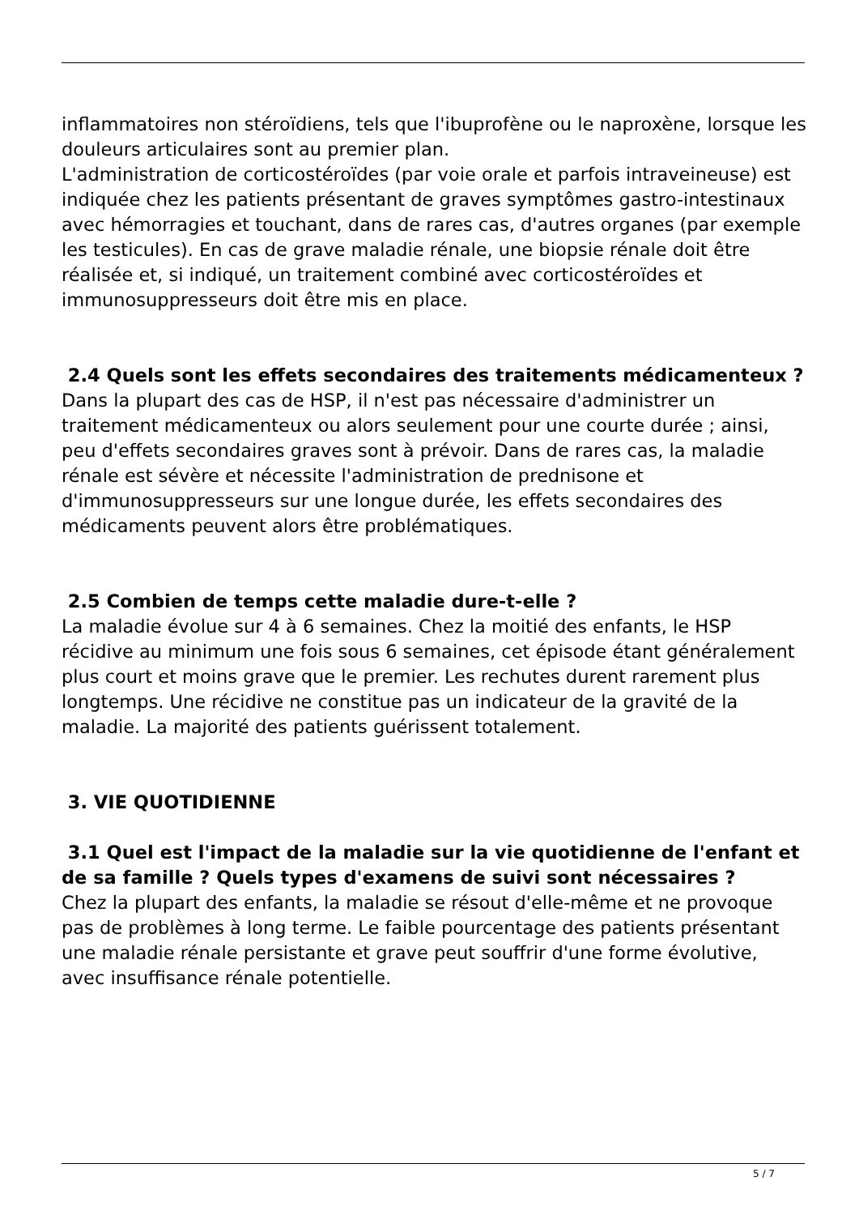inflammatoires non stéroïdiens, tels que l'ibuprofène ou le naproxène, lorsque les douleurs articulaires sont au premier plan.
L'administration de corticostéroïdes (par voie orale et parfois intraveineuse) est indiquée chez les patients présentant de graves symptômes gastro-intestinaux avec hémorragies et touchant, dans de rares cas, d'autres organes (par exemple les testicules). En cas de grave maladie rénale, une biopsie rénale doit être réalisée et, si indiqué, un traitement combiné avec corticostéroïdes et immunosuppresseurs doit être mis en place.
2.4 Quels sont les effets secondaires des traitements médicamenteux ?
Dans la plupart des cas de HSP, il n'est pas nécessaire d'administrer un traitement médicamenteux ou alors seulement pour une courte durée ; ainsi, peu d'effets secondaires graves sont à prévoir. Dans de rares cas, la maladie rénale est sévère et nécessite l'administration de prednisone et d'immunosuppresseurs sur une longue durée, les effets secondaires des médicaments peuvent alors être problématiques.
2.5 Combien de temps cette maladie dure-t-elle ?
La maladie évolue sur 4 à 6 semaines. Chez la moitié des enfants, le HSP récidive au minimum une fois sous 6 semaines, cet épisode étant généralement plus court et moins grave que le premier. Les rechutes durent rarement plus longtemps. Une récidive ne constitue pas un indicateur de la gravité de la maladie. La majorité des patients guérissent totalement.
3. VIE QUOTIDIENNE
3.1 Quel est l'impact de la maladie sur la vie quotidienne de l'enfant et de sa famille ? Quels types d'examens de suivi sont nécessaires ?
Chez la plupart des enfants, la maladie se résout d'elle-même et ne provoque pas de problèmes à long terme. Le faible pourcentage des patients présentant une maladie rénale persistante et grave peut souffrir d'une forme évolutive, avec insuffisance rénale potentielle.
5 / 7